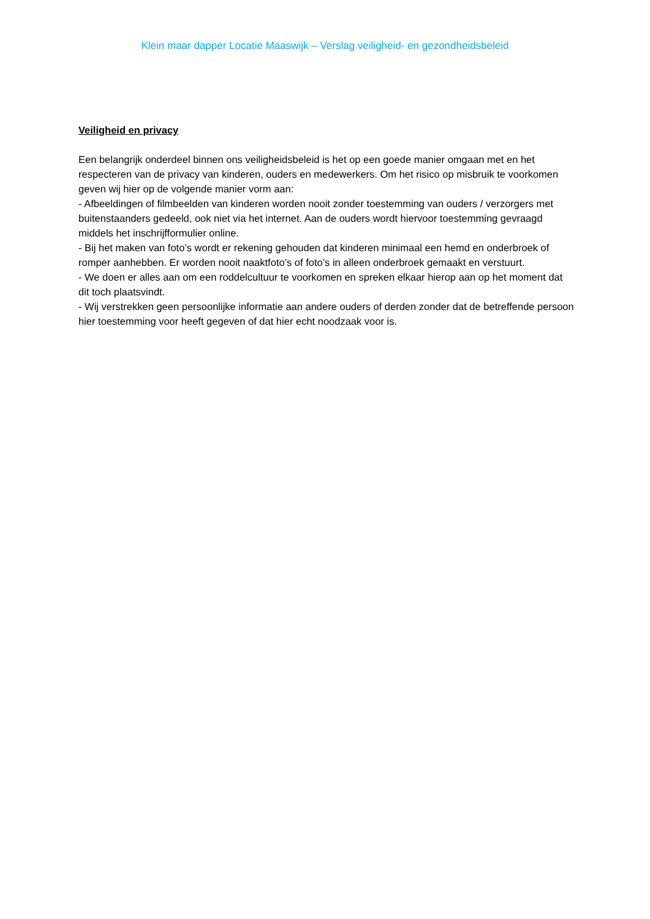Klein maar dapper Locatie Maaswijk – Verslag veiligheid- en gezondheidsbeleid
Veiligheid en privacy
Een belangrijk onderdeel binnen ons veiligheidsbeleid is het op een goede manier omgaan met en het respecteren van de privacy van kinderen, ouders en medewerkers. Om het risico op misbruik te voorkomen geven wij hier op de volgende manier vorm aan:
- Afbeeldingen of filmbeelden van kinderen worden nooit zonder toestemming van ouders / verzorgers met buitenstaanders gedeeld, ook niet via het internet. Aan de ouders wordt hiervoor toestemming gevraagd middels het inschrijfformulier online.
- Bij het maken van foto’s wordt er rekening gehouden dat kinderen minimaal een hemd en onderbroek of romper aanhebben. Er worden nooit naaktfoto’s of foto’s in alleen onderbroek gemaakt en verstuurt.
- We doen er alles aan om een roddelcultuur te voorkomen en spreken elkaar hierop aan op het moment dat dit toch plaatsvindt.
- Wij verstrekken geen persoonlijke informatie aan andere ouders of derden zonder dat de betreffende persoon hier toestemming voor heeft gegeven of dat hier echt noodzaak voor is.